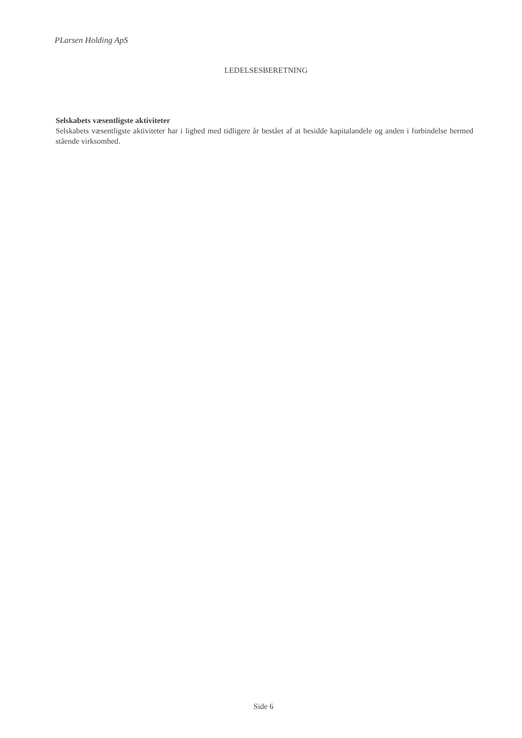PLarsen Holding ApS
LEDELSESBERETNING
Selskabets væsentligste aktiviteter
Selskabets væsentligste aktiviteter har i lighed med tidligere år bestået af at besidde kapitalandele og anden i forbindelse hermed stående virksomhed.
Side 6